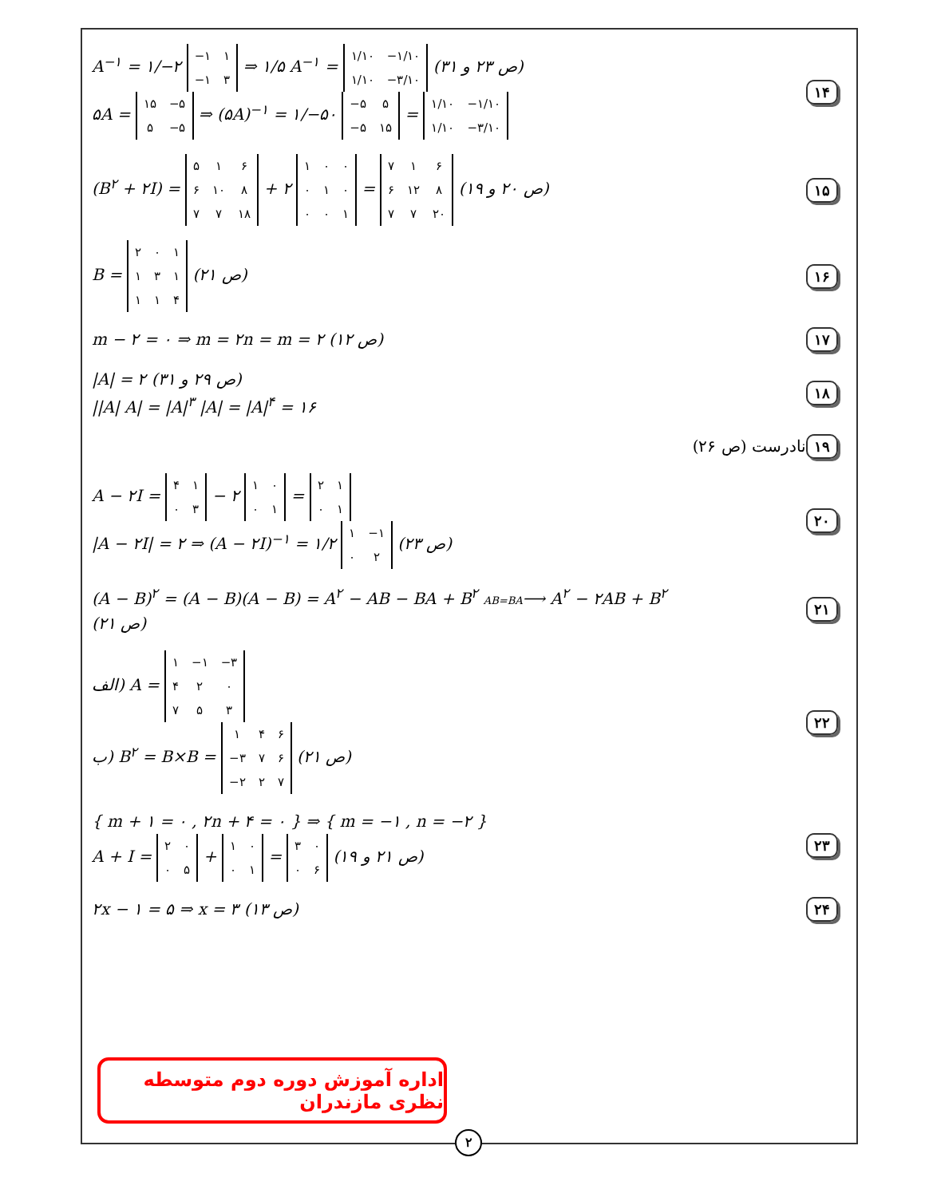A<sup>−۱</sup> = ۱/−۲
| −۱ | ۱ |
| −۱ | ۳ |
⇒ ۱/۵ A<sup>−۱</sup> =
| ۱/۱۰ | −۱/۱۰ |
| ۱/۱۰ | −۳/۱۰ |
(ص ۲۳ و ۳۱)
۵A =
| ۱۵ | −۵ |
| ۵ | −۵ |
⇒ (۵A)<sup>−۱</sup> = ۱/−۵۰
| −۵ | ۵ |
| −۵ | ۱۵ |
=
| ۱/۱۰ | −۱/۱۰ |
| ۱/۱۰ | −۳/۱۰ |
۱۴
(B<sup>۲</sup> + ۲I) =
| ۵ | ۱ | ۶ |
| ۶ | ۱۰ | ۸ |
| ۷ | ۷ | ۱۸ |
+ ۲
| ۱ | ۰ | ۰ |
| ۰ | ۱ | ۰ |
| ۰ | ۰ | ۱ |
=
| ۷ | ۱ | ۶ |
| ۶ | ۱۲ | ۸ |
| ۷ | ۷ | ۲۰ |
(ص ۲۰ و ۱۹)
۱۵
B =
| ۲ | ۰ | ۱ |
| ۱ | ۳ | ۱ |
| ۱ | ۱ | ۴ |
(ص ۲۱)
۱۶
m − ۲ = ۰ ⇒ m = ۲n = m = ۲ (ص ۱۲)
۱۷
|A| = ۲ (ص ۲۹ و ۳۱)
||A| A| = |A|<sup>۳</sup> |A| = |A|<sup>۴</sup> = ۱۶
۱۸
نادرست (ص ۲۶)
۱۹
A − ۲I =
| ۴ | ۱ |
| ۰ | ۳ |
− ۲
| ۱ | ۰ |
| ۰ | ۱ |
=
| ۲ | ۱ |
| ۰ | ۱ |
|A − ۲I| = ۲ ⇒ (A − ۲I)<sup>−۱</sup> = ۱/۲
| ۱ | −۱ |
| ۰ | ۲ |
(ص ۲۳)
۲۰
(A − B)<sup>۲</sup> = (A − B)(A − B) = A<sup>۲</sup> − AB − BA + B<sup>۲</sup> AB=BA⟶ A<sup>۲</sup> − ۲AB + B<sup>۲</sup>
(ص ۲۱)
۲۱
الف) A =
| ۱ | −۱ | −۳ |
| ۴ | ۲ | ۰ |
| ۷ | ۵ | ۳ |
ب) B<sup>۲</sup> = B×B =
| ۱ | ۴ | ۶ |
| −۳ | ۷ | ۶ |
| −۲ | ۲ | ۷ |
(ص ۲۱)
۲۲
{ m + ۱ = ۰ , ۲n + ۴ = ۰ } ⇒ { m = −۱ , n = −۲ }
A + I =
| ۲ | ۰ |
| ۰ | ۵ |
+
| ۱ | ۰ |
| ۰ | ۱ |
=
| ۳ | ۰ |
| ۰ | ۶ |
(ص ۲۱ و ۱۹)
۲۳
۲x − ۱ = ۵ ⇒ x = ۳ (ص ۱۳)
۲۴
اداره آموزش دوره دوم متوسطه نظری مازندران
۲